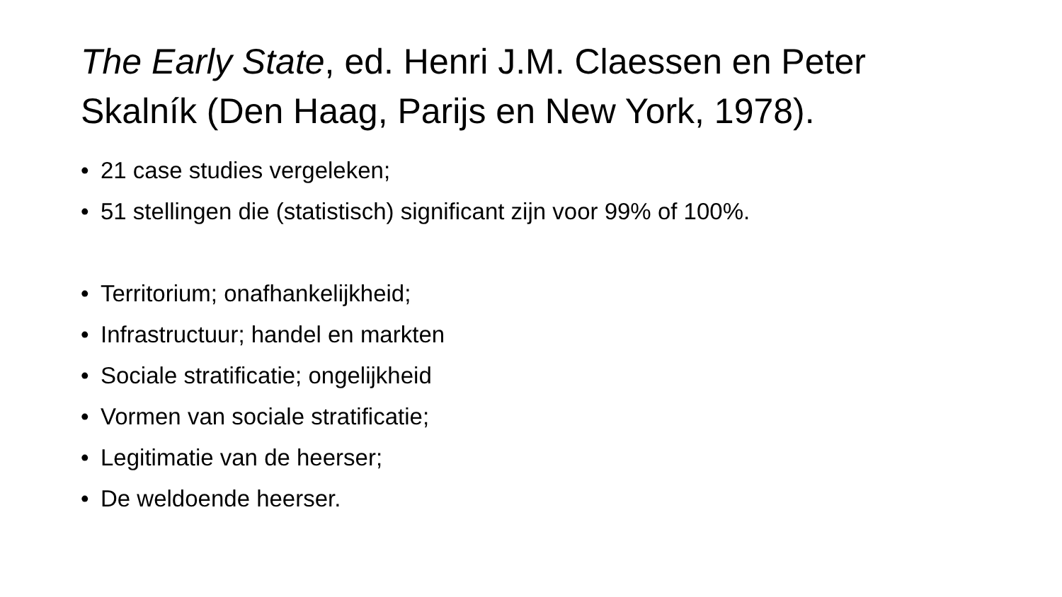The Early State, ed. Henri J.M. Claessen en Peter Skalník (Den Haag, Parijs en New York, 1978).
• 21 case studies vergeleken;
• 51 stellingen die (statistisch) significant zijn voor 99% of 100%.
• Territorium; onafhankelijkheid;
• Infrastructuur; handel en markten
• Sociale stratificatie; ongelijkheid
• Vormen van sociale stratificatie;
• Legitimatie van de heerser;
• De weldoende heerser.